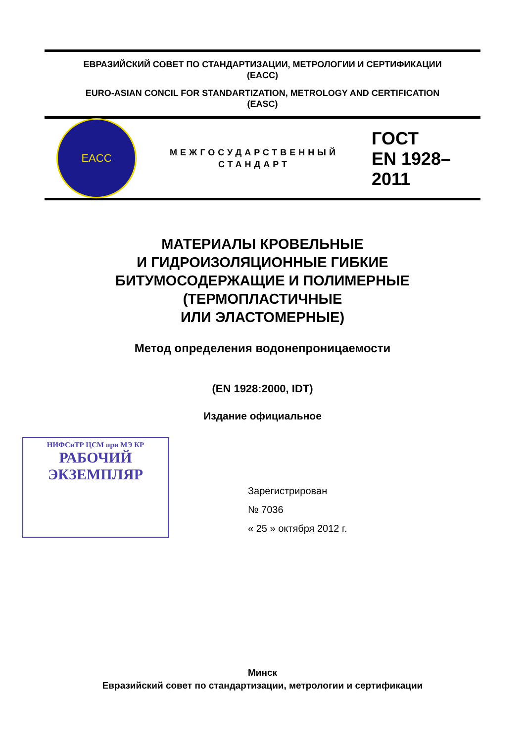ЕВРАЗИЙСКИЙ СОВЕТ ПО СТАНДАРТИЗАЦИИ, МЕТРОЛОГИИ И СЕРТИФИКАЦИИ
(EACC)
EURO-ASIAN CONCIL FOR STANDARTIZATION, METROLOGY AND CERTIFICATION
(EASC)
EACC
МЕЖГОСУДАРСТВЕННЫЙ
СТАНДАРТ
ГОСТ
EN 1928–
2011
МАТЕРИАЛЫ КРОВЕЛЬНЫЕ
И ГИДРОИЗОЛЯЦИОННЫЕ ГИБКИЕ
БИТУМОСОДЕРЖАЩИЕ И ПОЛИМЕРНЫЕ
(ТЕРМОПЛАСТИЧНЫЕ
ИЛИ ЭЛАСТОМЕРНЫЕ)
Метод определения водонепроницаемости
(EN 1928:2000, IDT)
Издание официальное
НИФСиТР ЦСМ при МЭ КР
РАБОЧИЙ
ЭКЗЕМПЛЯР
Зарегистрирован
№ 7036
« 25 » октября 2012 г.
Минск
Евразийский совет по стандартизации, метрологии и сертификации